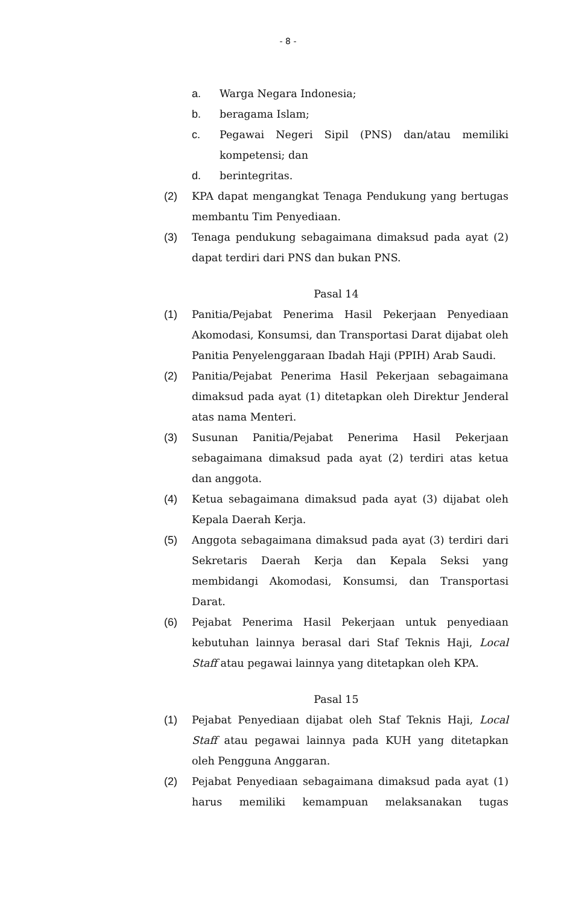- 8 -
a. Warga Negara Indonesia;
b. beragama Islam;
c. Pegawai Negeri Sipil (PNS) dan/atau memiliki kompetensi; dan
d. berintegritas.
(2) KPA dapat mengangkat Tenaga Pendukung yang bertugas membantu Tim Penyediaan.
(3) Tenaga pendukung sebagaimana dimaksud pada ayat (2) dapat terdiri dari PNS dan bukan PNS.
Pasal 14
(1) Panitia/Pejabat Penerima Hasil Pekerjaan Penyediaan Akomodasi, Konsumsi, dan Transportasi Darat dijabat oleh Panitia Penyelenggaraan Ibadah Haji (PPIH) Arab Saudi.
(2) Panitia/Pejabat Penerima Hasil Pekerjaan sebagaimana dimaksud pada ayat (1) ditetapkan oleh Direktur Jenderal atas nama Menteri.
(3) Susunan Panitia/Pejabat Penerima Hasil Pekerjaan sebagaimana dimaksud pada ayat (2) terdiri atas ketua dan anggota.
(4) Ketua sebagaimana dimaksud pada ayat (3) dijabat oleh Kepala Daerah Kerja.
(5) Anggota sebagaimana dimaksud pada ayat (3) terdiri dari Sekretaris Daerah Kerja dan Kepala Seksi yang membidangi Akomodasi, Konsumsi, dan Transportasi Darat.
(6) Pejabat Penerima Hasil Pekerjaan untuk penyediaan kebutuhan lainnya berasal dari Staf Teknis Haji, Local Staff atau pegawai lainnya yang ditetapkan oleh KPA.
Pasal 15
(1) Pejabat Penyediaan dijabat oleh Staf Teknis Haji, Local Staff atau pegawai lainnya pada KUH yang ditetapkan oleh Pengguna Anggaran.
(2) Pejabat Penyediaan sebagaimana dimaksud pada ayat (1) harus memiliki kemampuan melaksanakan tugas